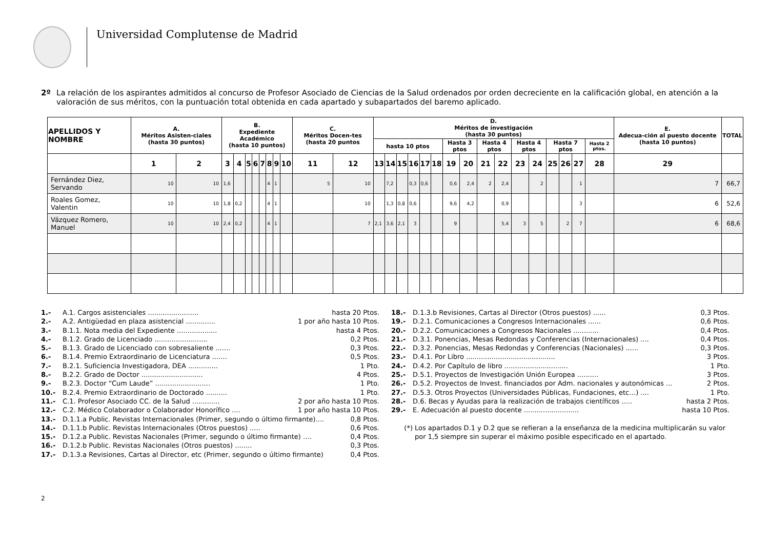Universidad Complutense de Madrid
2º La relación de los aspirantes admitidos al concurso de Profesor Asociado de Ciencias de la Salud ordenados por orden decreciente en la calificación global, en atención a la valoración de sus méritos, con la puntuación total obtenida en cada apartado y subapartados del baremo aplicado.
| APELLIDOS Y NOMBRE | A. Méritos Asisten-ciales (hasta 30 puntos) | | B. Expediente Académico (hasta 10 puntos) | | | | | | | | C. Méritos Docen-tes (hasta 20 puntos | | D. Méritos de investigación (hasta 30 puntos) | | | | | | | | | | | | | | | | E. Adecua-ción al puesto docente (hasta 10 puntos) | TOTAL |
| --- | --- | --- | --- | --- | --- | --- | --- | --- | --- | --- | --- | --- | --- | --- | --- | --- | --- | --- | --- | --- | --- | --- | --- | --- | --- | --- | --- | --- | --- | --- |
| | | | | | | | | | | | | | hasta 10 ptos | | | | | | Hasta 3 ptos | | Hasta 4 ptos | | Hasta 4 ptos | | Hasta 7 ptos | | | Hasta 2 ptos. | | |
| | 1 | 2 | 3 | 4 | 5 | 6 | 7 | 8 | 9 | 10 | 11 | 12 | 13 | 14 | 15 | 16 | 17 | 18 | 19 | 20 | 21 | 22 | 23 | 24 | 25 | 26 | 27 | 28 | 29 | |
| Fernández Diez, Servando | 10 | 10 | 1,6 | | | | | 4 | 1 | | 5 | 10 | | 7,2 | | 0,3 | 0,6 | | 0,6 | 2,4 | 2 | 2,4 | | 2 | | | 1 | | 7 | 66,7 |
| Roales Gomez, Valentin | 10 | 10 | 1,8 | 0,2 | | | | 4 | 1 | | | 10 | | 1,3 | 0,8 | 0,6 | | | 9,6 | 4,2 | | 0,9 | | | | | 3 | | 6 | 52,6 |
| Vázquez Romero, Manuel | 10 | 10 | 2,4 | 0,2 | | | | 4 | 1 | | | 7 | 2,1 | 3,6 | 2,1 | 3 | | | 9 | | | 5,4 | 3 | 5 | | 2 | 7 | | 6 | 68,6 |
1.- A.1. Cargos asistenciales ........................ hasta 20 Ptos.
2.- A.2. Antigüedad en plaza asistencial .............. 1 por año hasta 10 Ptos.
3.- B.1.1. Nota media del Expediente ................... hasta 4 Ptos.
4.- B.1.2. Grado de Licenciado ......................... 0,2 Ptos.
5.- B.1.3. Grado de Licenciado con sobresaliente ....... 0,3 Ptos.
6.- B.1.4. Premio Extraordinario de Licenciatura ....... 0,5 Ptos.
7.- B.2.1. Suficiencia Investigadora, DEA .............. 1 Pto.
8.- B.2.2. Grado de Doctor ............................. 4 Ptos.
9.- B.2.3. Doctor “Cum Laude” .......................... 1 Pto.
10.- B.2.4. Premio Extraordinario de Doctorado .......... 1 Pto.
11.- C.1. Profesor Asociado CC. de la Salud ............. 2 por año hasta 10 Ptos.
12.- C.2. Médico Colaborador o Colaborador Honorífico .... 1 por año hasta 10 Ptos.
13.- D.1.1.a Public. Revistas Internacionales (Primer, segundo o último firmante).... 0,8 Ptos.
14.- D.1.1.b Public. Revistas Internacionales (Otros puestos) ..... 0,6 Ptos.
15.- D.1.2.a Public. Revistas Nacionales (Primer, segundo o último firmante) .... 0,4 Ptos.
16.- D.1.2.b Public. Revistas Nacionales (Otros puestos) ........ 0,3 Ptos.
17.- D.1.3.a Revisiones, Cartas al Director, etc (Primer, segundo o último firmante) 0,4 Ptos.
18.- D.1.3.b Revisiones, Cartas al Director (Otros puestos) ...... 0,3 Ptos.
19.- D.2.1. Comunicaciones a Congresos Internacionales ...... 0,6 Ptos.
20.- D.2.2. Comunicaciones a Congresos Nacionales ............ 0,4 Ptos.
21.- D.3.1. Ponencias, Mesas Redondas y Conferencias (Internacionales) .... 0,4 Ptos.
22.- D.3.2. Ponencias, Mesas Redondas y Conferencias (Nacionales) ...... 0,3 Ptos.
23.- D.4.1. Por Libro .......................................... 3 Ptos.
24.- D.4.2. Por Capítulo de libro .............................. 1 Pto.
25.- D.5.1. Proyectos de Investigación Unión Europea .......... 3 Ptos.
26.- D.5.2. Proyectos de Invest. financiados por Adm. nacionales y autonómicas ... 2 Ptos.
27.- D.5.3. Otros Proyectos (Universidades Públicas, Fundaciones, etc…) .... 1 Pto.
28.- D.6. Becas y Ayudas para la realización de trabajos científicos ..... hasta 2 Ptos.
29.- E. Adecuación al puesto docente .......................... hasta 10 Ptos.
(*) Los apartados D.1 y D.2 que se refieran a la enseñanza de la medicina multiplicarán su valor por 1,5 siempre sin superar el máximo posible especificado en el apartado.
2